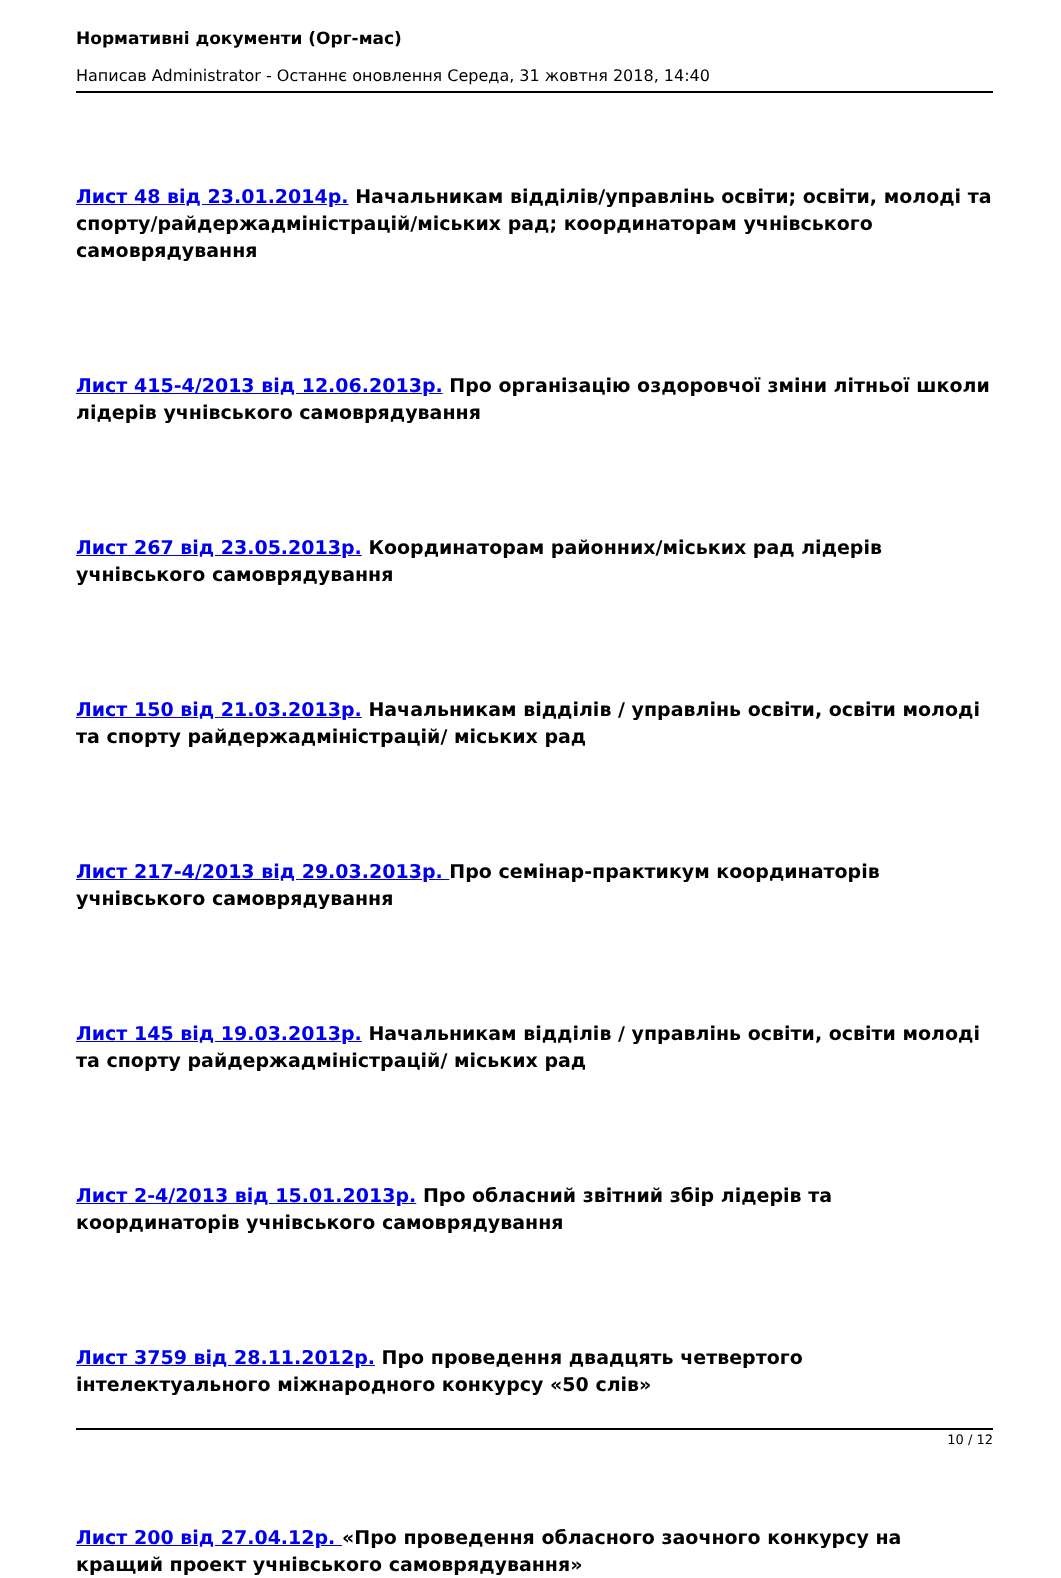Нормативні документи (Орг-мас)
Написав Administrator - Останнє оновлення Середа, 31 жовтня 2018, 14:40
Лист 48 від 23.01.2014р. Начальникам відділів/управлінь освіти; освіти, молоді та спорту/райдержадміністрацій/міських рад; координаторам учнівського самоврядування
Лист 415-4/2013 від 12.06.2013р. Про організацію оздоровчої зміни літньої школи лідерів учнівського самоврядування
Лист 267 від 23.05.2013р. Координаторам районних/міських рад лідерів учнівського самоврядування
Лист 150 від 21.03.2013р. Начальникам відділів / управлінь освіти, освіти молоді та спорту райдержадміністрацій/ міських рад
Лист 217-4/2013 від 29.03.2013р. Про семінар-практикум координаторів учнівського самоврядування
Лист 145 від 19.03.2013р. Начальникам відділів / управлінь освіти, освіти молоді та спорту райдержадміністрацій/ міських рад
Лист 2-4/2013 від 15.01.2013р. Про обласний звітний збір лідерів та координаторів учнівського самоврядування
Лист 3759 від 28.11.2012р. Про проведення двадцять четвертого інтелектуального міжнародного конкурсу «50 слів»
Лист 200 від 27.04.12р. «Про проведення обласного заочного конкурсу на кращий проект учнівського самоврядування»
10 / 12